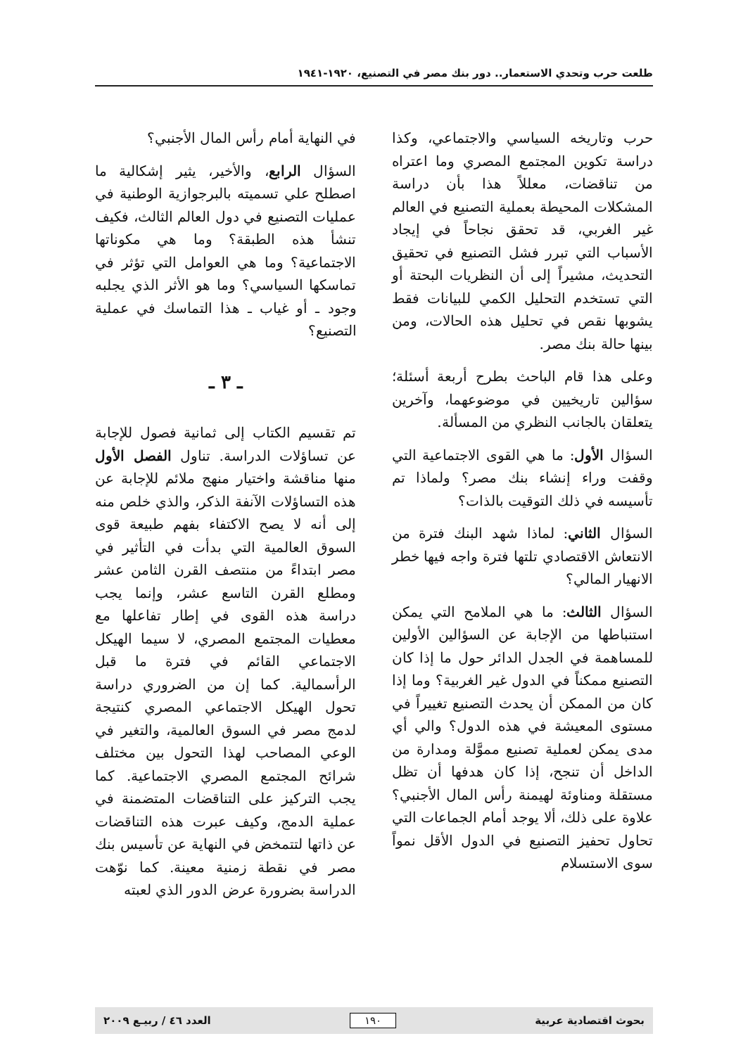طلعت حرب وتحدي الاستعمار.. دور بنك مصر في التصنيع، ١٩٢٠-١٩٤١
حرب وتاريخه السياسي والاجتماعي، وكذا دراسة تكوين المجتمع المصري وما اعتراه من تناقضات، معللاً هذا بأن دراسة المشكلات المحيطة بعملية التصنيع في العالم غير الغربي، قد تحقق نجاحاً في إيجاد الأسباب التي تبرر فشل التصنيع في تحقيق التحديث، مشيراً إلى أن النظريات البحتة أو التي تستخدم التحليل الكمي للبيانات فقط يشوبها نقص في تحليل هذه الحالات، ومن بينها حالة بنك مصر.
وعلى هذا قام الباحث بطرح أربعة أسئلة؛ سؤالين تاريخيين في موضوعهما، وآخرين يتعلقان بالجانب النظري من المسألة.
السؤال الأول: ما هي القوى الاجتماعية التي وقفت وراء إنشاء بنك مصر؟ ولماذا تم تأسيسه في ذلك التوقيت بالذات؟
السؤال الثاني: لماذا شهد البنك فترة من الانتعاش الاقتصادي تلتها فترة واجه فيها خطر الانهيار المالي؟
السؤال الثالث: ما هي الملامح التي يمكن استنباطها من الإجابة عن السؤالين الأولين للمساهمة في الجدل الدائر حول ما إذا كان التصنيع ممكناً في الدول غير الغربية؟ وما إذا كان من الممكن أن يحدث التصنيع تغييراً في مستوى المعيشة في هذه الدول؟ والي أي مدى يمكن لعملية تصنيع مموَّلة ومدارة من الداخل أن تنجح، إذا كان هدفها أن تظل مستقلة ومناوئة لهيمنة رأس المال الأجنبي؟علاوة على ذلك، ألا يوجد أمام الجماعات التي تحاول تحفيز التصنيع في الدول الأقل نمواً سوى الاستسلام
في النهاية أمام رأس المال الأجنبي؟
السؤال الرابع، والأخير، يثير إشكالية ما اصطلح علي تسميته بالبرجوازية الوطنية في عمليات التصنيع في دول العالم الثالث، فكيف تنشأ هذه الطبقة؟ وما هي مكوناتها الاجتماعية؟ وما هي العوامل التي تؤثر في تماسكها السياسي؟ وما هو الأثر الذي يجلبه وجود ـ أو غياب ـ هذا التماسك في عملية التصنيع؟
ـ ٣ ـ
تم تقسيم الكتاب إلى ثمانية فصول للإجابة عن تساؤلات الدراسة. تناول الفصل الأول منها مناقشة واختيار منهج ملائم للإجابة عن هذه التساؤلات الآنفة الذكر، والذي خلص منه إلى أنه لا يصح الاكتفاء بفهم طبيعة قوى السوق العالمية التي بدأت في التأثير في مصر ابتداءً من منتصف القرن الثامن عشر ومطلع القرن التاسع عشر، وإنما يجب دراسة هذه القوى في إطار تفاعلها مع معطيات المجتمع المصري، لا سيما الهيكل الاجتماعي القائم في فترة ما قبل الرأسمالية. كما إن من الضروري دراسة تحول الهيكل الاجتماعي المصري كنتيجة لدمج مصر في السوق العالمية، والتغير في الوعي المصاحب لهذا التحول بين مختلف شرائح المجتمع المصري الاجتماعية. كما يجب التركيز على التناقضات المتضمنة في عملية الدمج، وكيف عبرت هذه التناقضات عن ذاتها لتتمخض في النهاية عن تأسيس بنك مصر في نقطة زمنية معينة. كما نوّهت الدراسة بضرورة عرض الدور الذي لعبته
بحوث اقتصادية عربية ١٩٠ العدد ٤٦ / ربيـع ٢٠٠٩